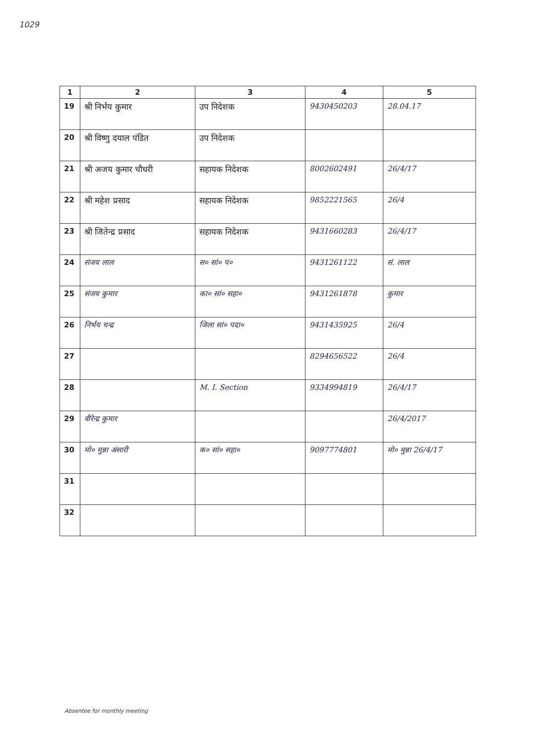1029
| 1 | 2 | 3 | 4 | 5 |
| --- | --- | --- | --- | --- |
| 19 | श्री निर्भय कुमार | उप निदेशक | 9430450203 | 28.04.17 |
| 20 | श्री विष्णु दयाल पंडित | उप निदेशक | | |
| 21 | श्री अजय कुमार चौधरी | सहायक निदेशक | 8002602491 | 26/4/17 |
| 22 | श्री महेश प्रसाद | सहायक निदेशक | 9852221565 | 26/4 |
| 23 | श्री जितेन्द्र प्रसाद | सहायक निदेशक | 9431660283 | 26/4/17 |
| 24 | संजय लाल | स० सां० प० | 9431261122 | सं. लाल |
| 25 | संजय कुमार | का० सां० सहा० | 9431261878 | कुमार |
| 26 | निर्भय चन्द्र | जिला सां० पदा० | 9431435925 | 26/4 |
| 27 | | | 8294656522 | 26/4 |
| 28 | | M. I. Section | 9334994819 | 26/4/17 |
| 29 | वीरेन्द्र कुमार | | | 26/4/2017 |
| 30 | मो० मुन्ना अंसारी | क० सां० सहा० | 9097774801 | मो० मुन्ना 26/4/17 |
| 31 | | | | |
| 32 | | | | |
Absentee for monthly meeting